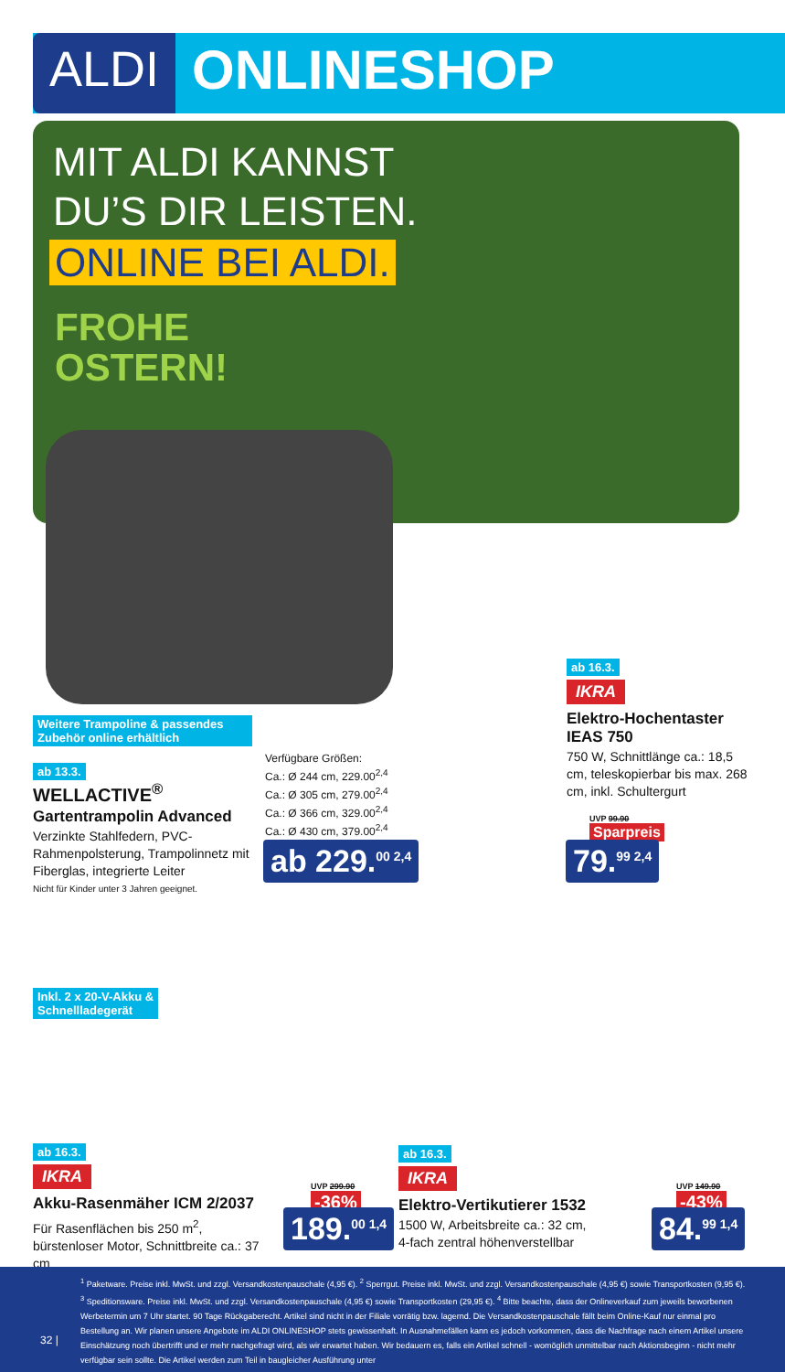ALDI ONLINESHOP
MIT ALDI KANNST
DU’S DIR LEISTEN.
ONLINE BEI ALDI.
FROHE
OSTERN!
Weitere Trampoline & passendes Zubehör online erhältlich
ab 13.3.
WELLACTIVE<sup>®</sup>
Gartentrampolin Advanced
Verzinkte Stahlfedern, PVC-Rahmenpolsterung, Trampolinnetz mit Fiberglas, integrierte Leiter
Nicht für Kinder unter 3 Jahren geeignet.
Verfügbare Größen:
Ca.: Ø 244 cm, 229.00<sup>2,4</sup>
Ca.: Ø 305 cm, 279.00<sup>2,4</sup>
Ca.: Ø 366 cm, 329.00<sup>2,4</sup>
Ca.: Ø 430 cm, 379.00<sup>2,4</sup>
ab 229.<sup>00 2,4</sup>
ab 16.3.
IKRA
Elektro-Hochentaster IEAS 750
750 W, Schnittlänge ca.: 18,5 cm, teleskopierbar bis max. 268 cm, inkl. Schultergurt
UVP 99.90
Sparpreis
79.<sup>99 2,4</sup>
Inkl. 2 x 20-V-Akku &
Schnellladegerät
ab 16.3.
IKRA
Akku-Rasenmäher ICM 2/2037
Für Rasenflächen bis 250 m<sup>2</sup>, bürstenloser Motor, Schnittbreite ca.: 37 cm
UVP 299.90
-36%
189.<sup>00 1,4</sup>
ab 16.3.
IKRA
Elektro-Vertikutierer 1532
1500 W, Arbeitsbreite ca.: 32 cm,
4-fach zentral höhenverstellbar
UVP 149.90
-43%
84.<sup>99 1,4</sup>
32 |
<sup>1</sup> Paketware. Preise inkl. MwSt. und zzgl. Versandkostenpauschale (4,95 €). <sup>2</sup> Sperrgut. Preise inkl. MwSt. und zzgl. Versandkostenpauschale (4,95 €) sowie Transportkosten (9,95 €). <sup>3</sup> Speditionsware. Preise inkl. MwSt. und zzgl. Versandkostenpauschale (4,95 €) sowie Transportkosten (29,95 €). <sup>4</sup> Bitte beachte, dass der Onlineverkauf zum jeweils beworbenen Werbetermin um 7 Uhr startet. 90 Tage Rückgaberecht. Artikel sind nicht in der Filiale vorrätig bzw. lagernd. Die Versandkostenpauschale fällt beim Online-Kauf nur einmal pro Bestellung an. Wir planen unsere Angebote im ALDI ONLINESHOP stets gewissenhaft. In Ausnahmefällen kann es jedoch vorkommen, dass die Nachfrage nach einem Artikel unsere Einschätzung noch übertrifft und er mehr nachgefragt wird, als wir erwartet haben. Wir bedauern es, falls ein Artikel schnell - womöglich unmittelbar nach Aktionsbeginn - nicht mehr verfügbar sein sollte. Die Artikel werden zum Teil in baugleicher Ausführung unter